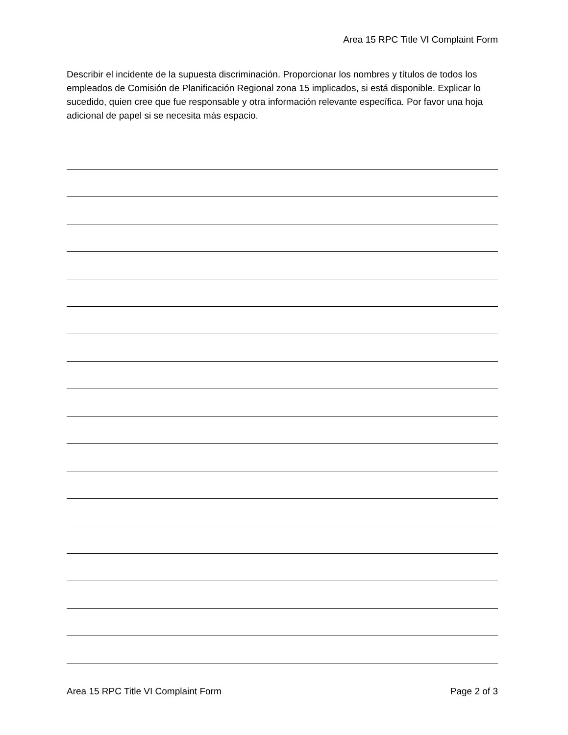Area 15 RPC Title VI Complaint Form
Describir el incidente de la supuesta discriminación. Proporcionar los nombres y títulos de todos los empleados de Comisión de Planificación Regional zona 15 implicados, si está disponible. Explicar lo sucedido, quien cree que fue responsable y otra información relevante específica. Por favor una hoja adicional de papel si se necesita más espacio.
Area 15 RPC Title VI Complaint Form Page 2 of 3